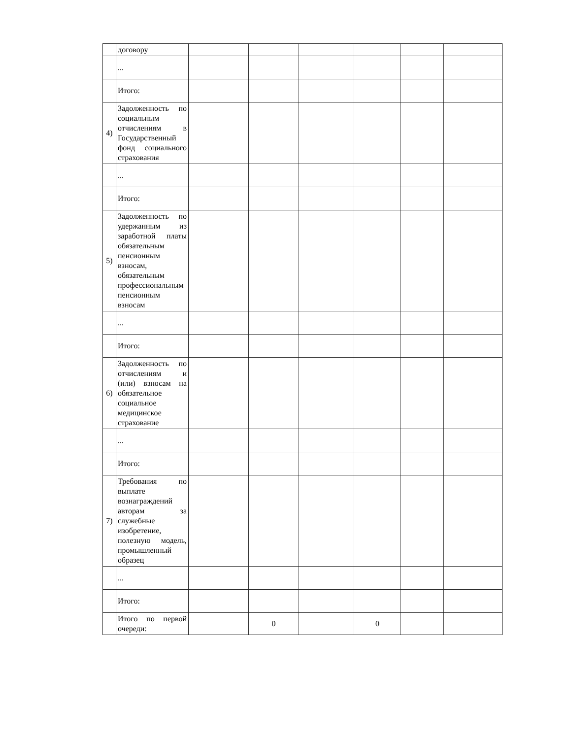| | договору | | | | | | |
| | ... | | | | | | |
| | Итого: | | | | | | |
| 4) | Задолженность по социальным отчислениям в Государственный фонд социального страхования | | | | | | |
| | ... | | | | | | |
| | Итого: | | | | | | |
| 5) | Задолженность по удержанным из заработной платы обязательным пенсионным взносам, обязательным профессиональным пенсионным взносам | | | | | | |
| | ... | | | | | | |
| | Итого: | | | | | | |
| 6) | Задолженность по отчислениям и (или) взносам на обязательное социальное медицинское страхование | | | | | | |
| | ... | | | | | | |
| | Итого: | | | | | | |
| 7) | Требования по выплате вознаграждений авторам за служебные изобретение, полезную модель, промышленный образец | | | | | | |
| | ... | | | | | | |
| | Итого: | | | | | | |
| | Итого по первой очереди: | | 0 | | 0 | | |